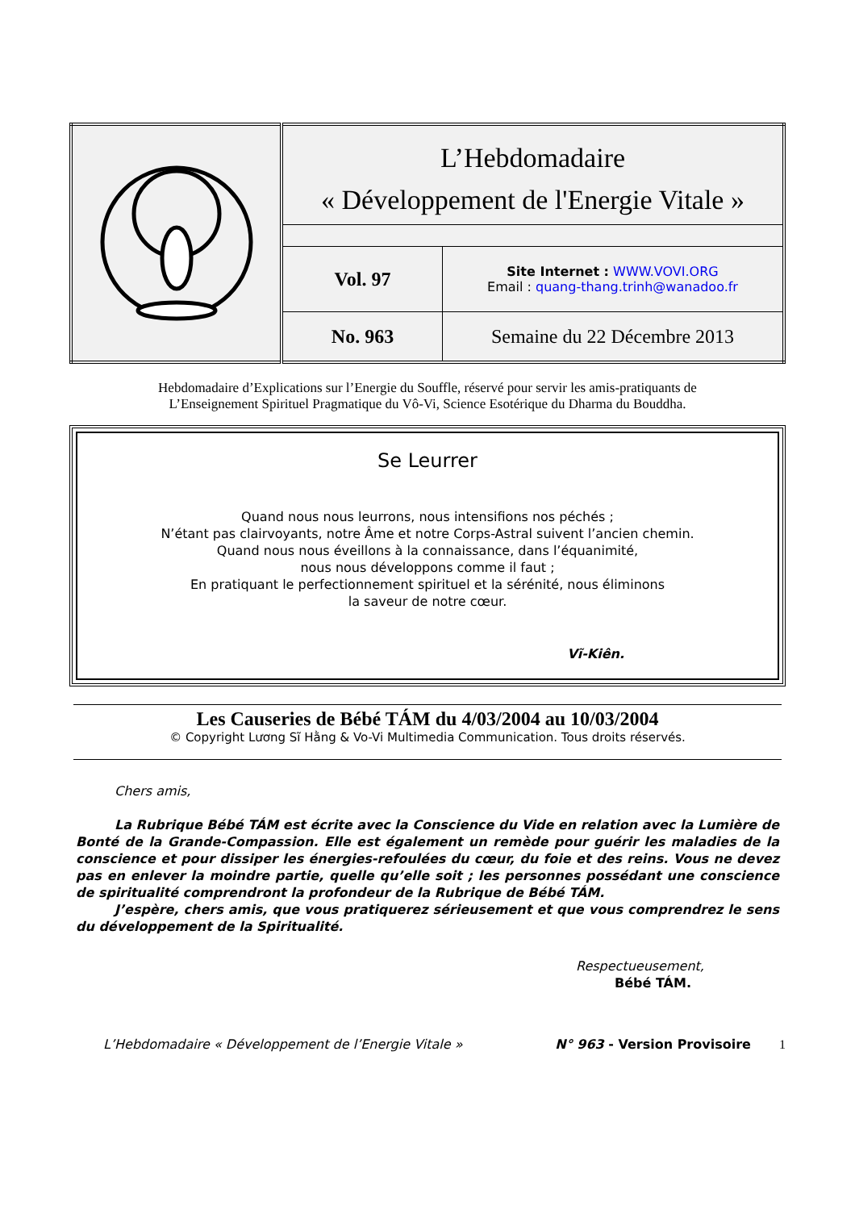| | L’Hebdomadaire « Développement de l'Energie Vitale » | |
| | Vol. 97 | Site Internet : WWW.VOVI.ORG Email : quang-thang.trinh@wanadoo.fr |
| | No. 963 | Semaine du 22 Décembre 2013 |
Hebdomadaire d’Explications sur l’Energie du Souffle, réservé pour servir les amis-pratiquants de
L’Enseignement Spirituel Pragmatique du Vô-Vi, Science Esotérique du Dharma du Bouddha.
Se Leurrer
Quand nous nous leurrons, nous intensifions nos péchés ;
N’étant pas clairvoyants, notre Âme et notre Corps-Astral suivent l’ancien chemin.
Quand nous nous éveillons à la connaissance, dans l’équanimité,
nous nous développons comme il faut ;
En pratiquant le perfectionnement spirituel et la sérénité, nous éliminons
la saveur de notre cœur.
Vĩ-Kiên.
Les Causeries de Bébé TÁM du 4/03/2004 au 10/03/2004
© Copyright Lương Sĩ Hằng & Vo-Vi Multimedia Communication. Tous droits réservés.
Chers amis,
La Rubrique Bébé TÁM est écrite avec la Conscience du Vide en relation avec la Lumière de Bonté de la Grande-Compassion. Elle est également un remède pour guérir les maladies de la conscience et pour dissiper les énergies-refoulées du cœur, du foie et des reins. Vous ne devez pas en enlever la moindre partie, quelle qu’elle soit ; les personnes possédant une conscience de spiritualité comprendront la profondeur de la Rubrique de Bébé TÁM.
J’espère, chers amis, que vous pratiquerez sérieusement et que vous comprendrez le sens du développement de la Spiritualité.
Respectueusement,
Bébé TÁM.
L’Hebdomadaire « Développement de l’Energie Vitale » N° 963 - Version Provisoire 1